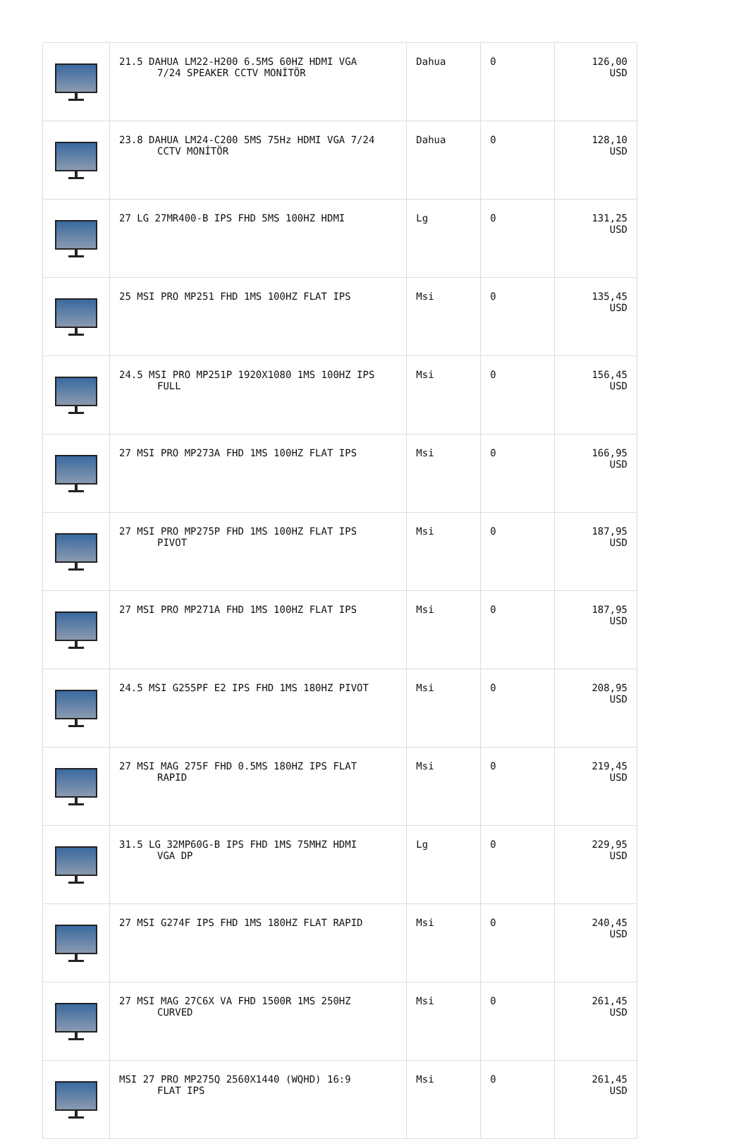| | 21.5 DAHUA LM22-H200 6.5MS 60HZ HDMI VGA 7/24 SPEAKER CCTV MONİTÖR | Dahua | 0 | 126,00 USD |
| | 23.8 DAHUA LM24-C200 5MS 75Hz HDMI VGA 7/24 CCTV MONİTÖR | Dahua | 0 | 128,10 USD |
| | 27 LG 27MR400-B IPS FHD 5MS 100HZ HDMI | Lg | 0 | 131,25 USD |
| | 25 MSI PRO MP251 FHD 1MS 100HZ FLAT IPS | Msi | 0 | 135,45 USD |
| | 24.5 MSI PRO MP251P 1920X1080 1MS 100HZ IPS FULL | Msi | 0 | 156,45 USD |
| | 27 MSI PRO MP273A FHD 1MS 100HZ FLAT IPS | Msi | 0 | 166,95 USD |
| | 27 MSI PRO MP275P FHD 1MS 100HZ FLAT IPS PIVOT | Msi | 0 | 187,95 USD |
| | 27 MSI PRO MP271A FHD 1MS 100HZ FLAT IPS | Msi | 0 | 187,95 USD |
| | 24.5 MSI G255PF E2 IPS FHD 1MS 180HZ PIVOT | Msi | 0 | 208,95 USD |
| | 27 MSI MAG 275F FHD 0.5MS 180HZ IPS FLAT RAPID | Msi | 0 | 219,45 USD |
| | 31.5 LG 32MP60G-B IPS FHD 1MS 75MHZ HDMI VGA DP | Lg | 0 | 229,95 USD |
| | 27 MSI G274F IPS FHD 1MS 180HZ FLAT RAPID | Msi | 0 | 240,45 USD |
| | 27 MSI MAG 27C6X VA FHD 1500R 1MS 250HZ CURVED | Msi | 0 | 261,45 USD |
| | MSI 27 PRO MP275Q 2560X1440 (WQHD) 16:9 FLAT IPS | Msi | 0 | 261,45 USD |